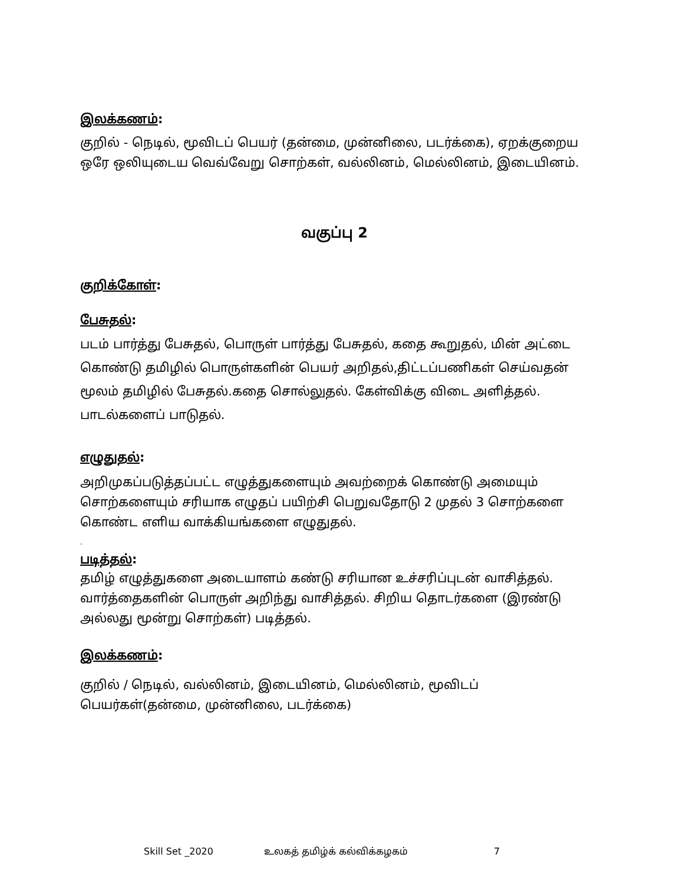இலக்கணம்:
குறில் - நெடில், மூவிடப் பெயர் (தன்மை, முன்னிலை, படர்க்கை), ஏறக்குறைய ஒரே ஒலியுடைய வெவ்வேறு சொற்கள், வல்லினம், மெல்லினம், இடையினம்.
வகுப்பு 2
குறிக்கோள்:
பேசுதல்:
படம் பார்த்து பேசுதல், பொருள் பார்த்து பேசுதல், கதை கூறுதல், மின் அட்டை கொண்டு தமிழில் பொருள்களின் பெயர் அறிதல்,திட்டப்பணிகள் செய்வதன் மூலம் தமிழில் பேசுதல்.கதை சொல்லுதல். கேள்விக்கு விடை அளித்தல். பாடல்களைப் பாடுதல்.
எழுதுதல்:
அறிமுகப்படுத்தப்பட்ட எழுத்துகளையும் அவற்றைக் கொண்டு அமையும் சொற்களையும் சரியாக எழுதப் பயிற்சி பெறுவதோடு 2 முதல் 3 சொற்களை கொண்ட எளிய வாக்கியங்களை எழுதுதல்.
.
படித்தல்:
தமிழ் எழுத்துகளை அடையாளம் கண்டு சரியான உச்சரிப்புடன் வாசித்தல். வார்த்தைகளின் பொருள் அறிந்து வாசித்தல். சிறிய தொடர்களை (இரண்டு அல்லது மூன்று சொற்கள்) படித்தல்.
இலக்கணம்:
குறில் / நெடில், வல்லினம், இடையினம், மெல்லினம், மூவிடப் பெயர்கள்(தன்மை, முன்னிலை, படர்க்கை)
Skill Set _2020 உலகத் தமிழ்க் கல்விக்கழகம் 7